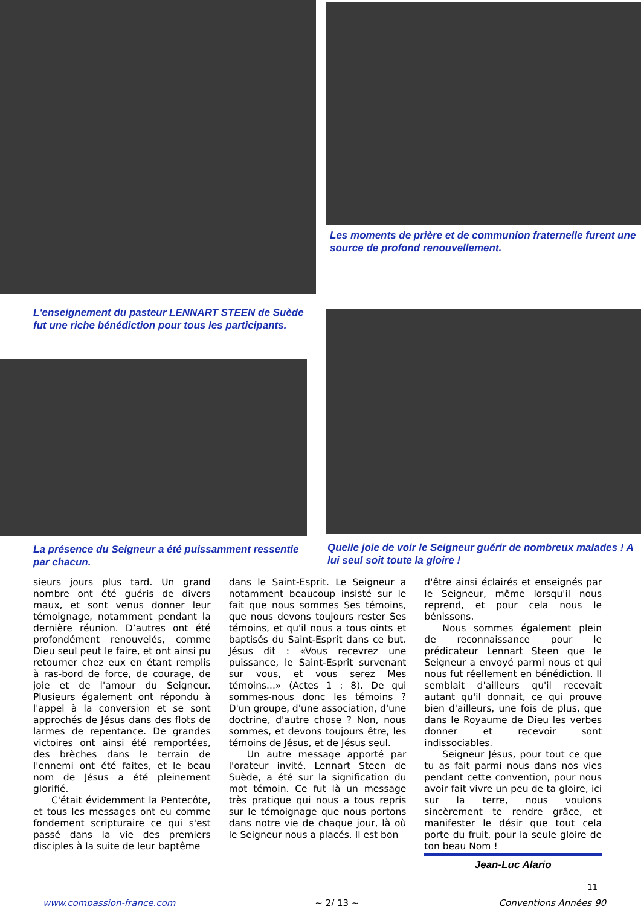L'enseignement du pasteur LENNART STEEN de Suède fut une riche bénédiction pour tous les participants.
La présence du Seigneur a été puissamment ressentie par chacun.
Les moments de prière et de communion fraternelle furent une source de profond renouvellement.
Quelle joie de voir le Seigneur guérir de nombreux malades ! A lui seul soit toute la gloire !
sieurs jours plus tard. Un grand nombre ont été guéris de divers maux, et sont venus donner leur témoignage, notamment pendant la dernière réunion. D’autres ont été profondément renouvelés, comme Dieu seul peut le faire, et ont ainsi pu retourner chez eux en étant remplis à ras-bord de force, de courage, de joie et de l'amour du Seigneur. Plusieurs également ont répondu à l'appel à la conversion et se sont approchés de Jésus dans des flots de larmes de repentance. De grandes victoires ont ainsi été remportées, des brèches dans le terrain de l'ennemi ont été faites, et le beau nom de Jésus a été pleinement glorifié.
C'était évidemment la Pentecôte, et tous les messages ont eu comme fondement scripturaire ce qui s'est passé dans la vie des premiers disciples à la suite de leur baptême
dans le Saint-Esprit. Le Seigneur a notamment beaucoup insisté sur le fait que nous sommes Ses témoins, que nous devons toujours rester Ses témoins, et qu'il nous a tous oints et baptisés du Saint-Esprit dans ce but. Jésus dit : «Vous recevrez une puissance, le Saint-Esprit survenant sur vous, et vous serez Mes témoins...» (Actes 1 : 8). De qui sommes-nous donc les témoins ? D'un groupe, d'une association, d'une doctrine, d'autre chose ? Non, nous sommes, et devons toujours être, les témoins de Jésus, et de Jésus seul.
Un autre message apporté par l'orateur invité, Lennart Steen de Suède, a été sur la signification du mot témoin. Ce fut là un message très pratique qui nous a tous repris sur le témoignage que nous portons dans notre vie de chaque jour, là où le Seigneur nous a placés. Il est bon
d'être ainsi éclairés et enseignés par le Seigneur, même lorsqu'il nous reprend, et pour cela nous le bénissons.
Nous sommes également plein de reconnaissance pour le prédicateur Lennart Steen que le Seigneur a envoyé parmi nous et qui nous fut réellement en bénédiction. Il semblait d'ailleurs qu'il recevait autant qu'il donnait, ce qui prouve bien d'ailleurs, une fois de plus, que dans le Royaume de Dieu les verbes donner et recevoir sont indissociables.
Seigneur Jésus, pour tout ce que tu as fait parmi nous dans nos vies pendant cette convention, pour nous avoir fait vivre un peu de ta gloire, ici sur la terre, nous voulons sincèrement te rendre grâce, et manifester le désir que tout cela porte du fruit, pour la seule gloire de ton beau Nom !
Jean-Luc Alario
11
www.compassion-france.com ~ 2/ 13 ~ Conventions Années 90